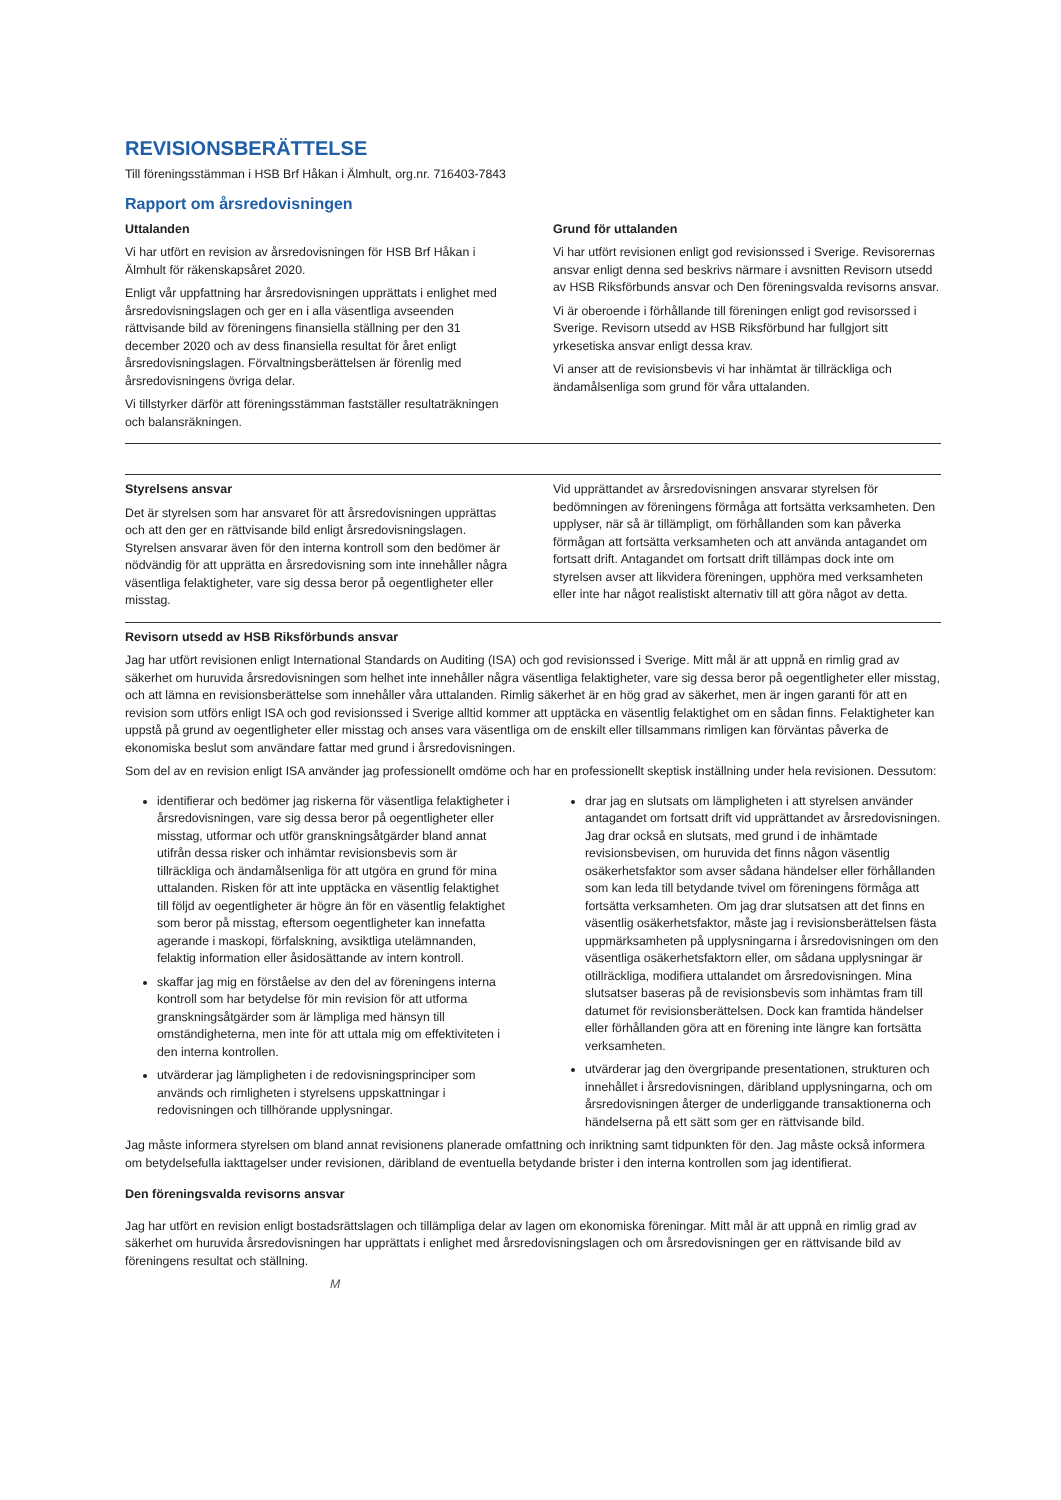REVISIONSBERÄTTELSE
Till föreningsstämman i HSB Brf Håkan i Älmhult, org.nr. 716403-7843
Rapport om årsredovisningen
Uttalanden
Vi har utfört en revision av årsredovisningen för HSB Brf Håkan i Älmhult för räkenskapsåret 2020.
Enligt vår uppfattning har årsredovisningen upprättats i enlighet med årsredovisningslagen och ger en i alla väsentliga avseenden rättvisande bild av föreningens finansiella ställning per den 31 december 2020 och av dess finansiella resultat för året enligt årsredovisningslagen. Förvaltningsberättelsen är förenlig med årsredovisningens övriga delar.
Vi tillstyrker därför att föreningsstämman fastställer resultaträkningen och balansräkningen.
Grund för uttalanden
Vi har utfört revisionen enligt god revisionssed i Sverige. Revisorernas ansvar enligt denna sed beskrivs närmare i avsnitten Revisorn utsedd av HSB Riksförbunds ansvar och Den föreningsvalda revisorns ansvar.
Vi är oberoende i förhållande till föreningen enligt god revisorssed i Sverige. Revisorn utsedd av HSB Riksförbund har fullgjort sitt yrkesetiska ansvar enligt dessa krav.
Vi anser att de revisionsbevis vi har inhämtat är tillräckliga och ändamålsenliga som grund för våra uttalanden.
Styrelsens ansvar
Det är styrelsen som har ansvaret för att årsredovisningen upprättas och att den ger en rättvisande bild enligt årsredovisningslagen. Styrelsen ansvarar även för den interna kontroll som den bedömer är nödvändig för att upprätta en årsredovisning som inte innehåller några väsentliga felaktigheter, vare sig dessa beror på oegentligheter eller misstag.
Vid upprättandet av årsredovisningen ansvarar styrelsen för bedömningen av föreningens förmåga att fortsätta verksamheten. Den upplyser, när så är tillämpligt, om förhållanden som kan påverka förmågan att fortsätta verksamheten och att använda antagandet om fortsatt drift. Antagandet om fortsatt drift tillämpas dock inte om styrelsen avser att likvidera föreningen, upphöra med verksamheten eller inte har något realistiskt alternativ till att göra något av detta.
Revisorn utsedd av HSB Riksförbunds ansvar
Jag har utfört revisionen enligt International Standards on Auditing (ISA) och god revisionssed i Sverige. Mitt mål är att uppnå en rimlig grad av säkerhet om huruvida årsredovisningen som helhet inte innehåller några väsentliga felaktigheter, vare sig dessa beror på oegentligheter eller misstag, och att lämna en revisionsberättelse som innehåller våra uttalanden. Rimlig säkerhet är en hög grad av säkerhet, men är ingen garanti för att en revision som utförs enligt ISA och god revisionssed i Sverige alltid kommer att upptäcka en väsentlig felaktighet om en sådan finns. Felaktigheter kan uppstå på grund av oegentligheter eller misstag och anses vara väsentliga om de enskilt eller tillsammans rimligen kan förväntas påverka de ekonomiska beslut som användare fattar med grund i årsredovisningen.
Som del av en revision enligt ISA använder jag professionellt omdöme och har en professionellt skeptisk inställning under hela revisionen. Dessutom:
identifierar och bedömer jag riskerna för väsentliga felaktigheter i årsredovisningen, vare sig dessa beror på oegentligheter eller misstag, utformar och utför granskningsåtgärder bland annat utifrån dessa risker och inhämtar revisionsbevis som är tillräckliga och ändamålsenliga för att utgöra en grund för mina uttalanden. Risken för att inte upptäcka en väsentlig felaktighet till följd av oegentligheter är högre än för en väsentlig felaktighet som beror på misstag, eftersom oegentligheter kan innefatta agerande i maskopi, förfalskning, avsiktliga utelämnanden, felaktig information eller åsidosättande av intern kontroll.
skaffar jag mig en förståelse av den del av föreningens interna kontroll som har betydelse för min revision för att utforma granskningsåtgärder som är lämpliga med hänsyn till omständigheterna, men inte för att uttala mig om effektiviteten i den interna kontrollen.
utvärderar jag lämpligheten i de redovisningsprinciper som används och rimligheten i styrelsens uppskattningar i redovisningen och tillhörande upplysningar.
drar jag en slutsats om lämpligheten i att styrelsen använder antagandet om fortsatt drift vid upprättandet av årsredovisningen. Jag drar också en slutsats, med grund i de inhämtade revisionsbevisen, om huruvida det finns någon väsentlig osäkerhetsfaktor som avser sådana händelser eller förhållanden som kan leda till betydande tvivel om föreningens förmåga att fortsätta verksamheten. Om jag drar slutsatsen att det finns en väsentlig osäkerhetsfaktor, måste jag i revisionsberättelsen fästa uppmärksamheten på upplysningarna i årsredovisningen om den väsentliga osäkerhetsfaktorn eller, om sådana upplysningar är otillräckliga, modifiera uttalandet om årsredovisningen. Mina slutsatser baseras på de revisionsbevis som inhämtas fram till datumet för revisionsberättelsen. Dock kan framtida händelser eller förhållanden göra att en förening inte längre kan fortsätta verksamheten.
utvärderar jag den övergripande presentationen, strukturen och innehållet i årsredovisningen, däribland upplysningarna, och om årsredovisningen återger de underliggande transaktionerna och händelserna på ett sätt som ger en rättvisande bild.
Jag måste informera styrelsen om bland annat revisionens planerade omfattning och inriktning samt tidpunkten för den. Jag måste också informera om betydelsefulla iakttagelser under revisionen, däribland de eventuella betydande brister i den interna kontrollen som jag identifierat.
Den föreningsvalda revisorns ansvar
Jag har utfört en revision enligt bostadsrättslagen och tillämpliga delar av lagen om ekonomiska föreningar. Mitt mål är att uppnå en rimlig grad av säkerhet om huruvida årsredovisningen har upprättats i enlighet med årsredovisningslagen och om årsredovisningen ger en rättvisande bild av föreningens resultat och ställning.
M